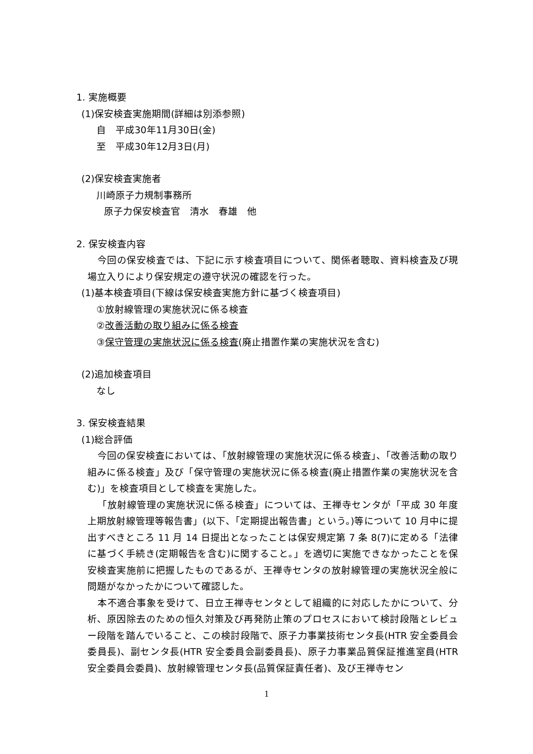1. 実施概要
(1)保安検査実施期間(詳細は別添参照)
自　平成30年11月30日(金)
至　平成30年12月3日(月)
(2)保安検査実施者
川崎原子力規制事務所
原子力保安検査官　清水　春雄　他
2. 保安検査内容
今回の保安検査では、下記に示す検査項目について、関係者聴取、資料検査及び現場立入りにより保安規定の遵守状況の確認を行った。
(1)基本検査項目(下線は保安検査実施方針に基づく検査項目)
①放射線管理の実施状況に係る検査
②改善活動の取り組みに係る検査
③保守管理の実施状況に係る検査(廃止措置作業の実施状況を含む)
(2)追加検査項目
なし
3. 保安検査結果
(1)総合評価
今回の保安検査においては、「放射線管理の実施状況に係る検査」、「改善活動の取り組みに係る検査」及び「保守管理の実施状況に係る検査(廃止措置作業の実施状況を含む)」を検査項目として検査を実施した。
「放射線管理の実施状況に係る検査」については、王禅寺センタが「平成 30 年度上期放射線管理等報告書」(以下、「定期提出報告書」という。)等について 10 月中に提出すべきところ 11 月 14 日提出となったことは保安規定第 7 条 8(7)に定める「法律に基づく手続き(定期報告を含む)に関すること。」を適切に実施できなかったことを保安検査実施前に把握したものであるが、王禅寺センタの放射線管理の実施状況全般に問題がなかったかについて確認した。
本不適合事象を受けて、日立王禅寺センタとして組織的に対応したかについて、分析、原因除去のための恒久対策及び再発防止策のプロセスにおいて検討段階とレビュー段階を踏んでいること、この検討段階で、原子力事業技術センタ長(HTR 安全委員会委員長)、副センタ長(HTR 安全委員会副委員長)、原子力事業品質保証推進室員(HTR 安全委員会委員)、放射線管理センタ長(品質保証責任者)、及び王禅寺セン
1